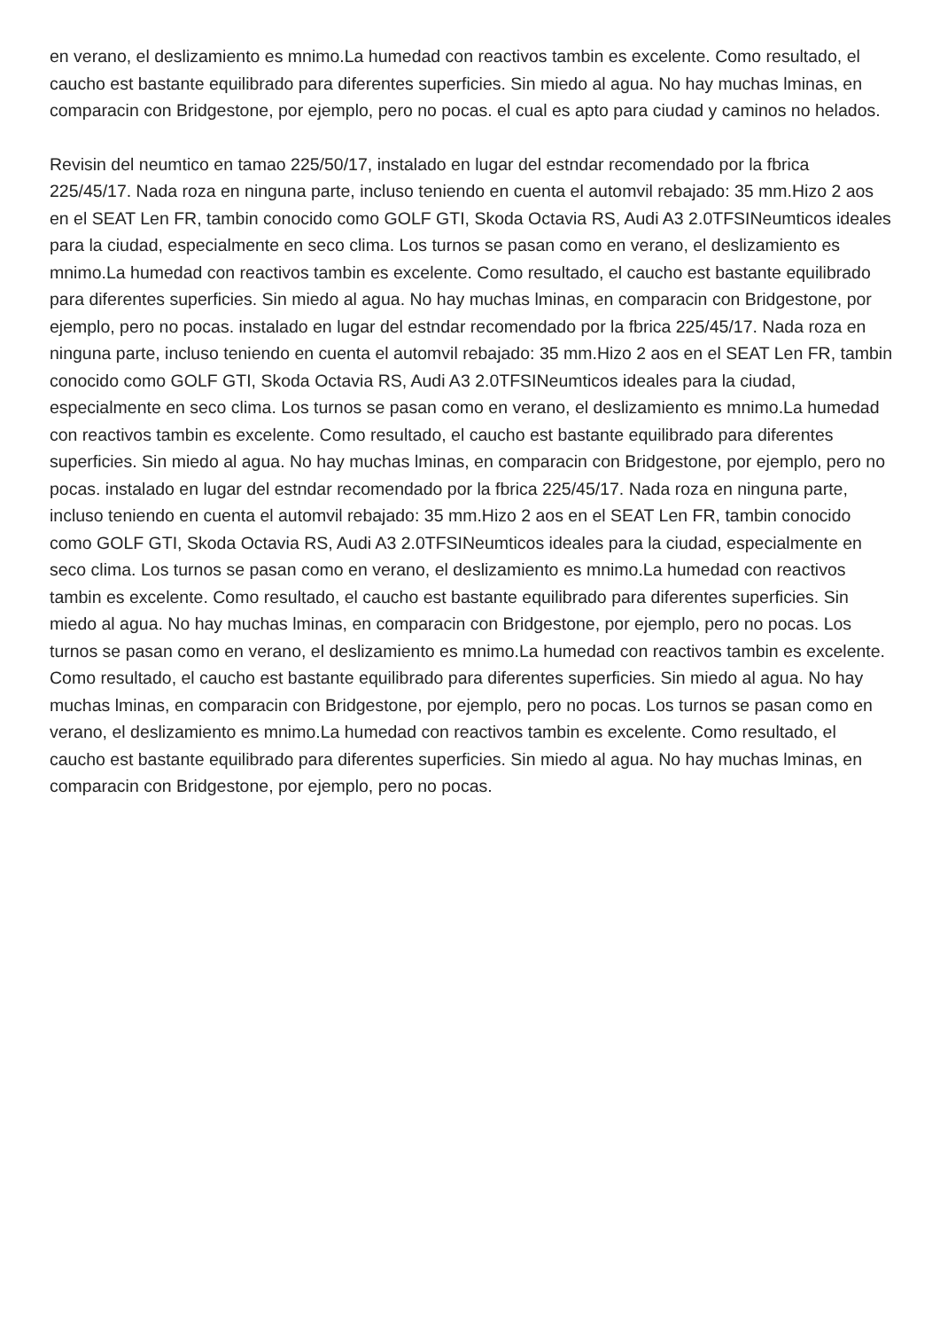en verano, el deslizamiento es mnimo.La humedad con reactivos tambin es excelente. Como resultado, el caucho est bastante equilibrado para diferentes superficies. Sin miedo al agua. No hay muchas lminas, en comparacin con Bridgestone, por ejemplo, pero no pocas. el cual es apto para ciudad y caminos no helados.
Revisin del neumtico en tamao 225/50/17, instalado en lugar del estndar recomendado por la fbrica 225/45/17. Nada roza en ninguna parte, incluso teniendo en cuenta el automvil rebajado: 35 mm.Hizo 2 aos en el SEAT Len FR, tambin conocido como GOLF GTI, Skoda Octavia RS, Audi A3 2.0TFSINeumticos ideales para la ciudad, especialmente en seco clima. Los turnos se pasan como en verano, el deslizamiento es mnimo.La humedad con reactivos tambin es excelente. Como resultado, el caucho est bastante equilibrado para diferentes superficies. Sin miedo al agua. No hay muchas lminas, en comparacin con Bridgestone, por ejemplo, pero no pocas. instalado en lugar del estndar recomendado por la fbrica 225/45/17. Nada roza en ninguna parte, incluso teniendo en cuenta el automvil rebajado: 35 mm.Hizo 2 aos en el SEAT Len FR, tambin conocido como GOLF GTI, Skoda Octavia RS, Audi A3 2.0TFSINeumticos ideales para la ciudad, especialmente en seco clima. Los turnos se pasan como en verano, el deslizamiento es mnimo.La humedad con reactivos tambin es excelente. Como resultado, el caucho est bastante equilibrado para diferentes superficies. Sin miedo al agua. No hay muchas lminas, en comparacin con Bridgestone, por ejemplo, pero no pocas. instalado en lugar del estndar recomendado por la fbrica 225/45/17. Nada roza en ninguna parte, incluso teniendo en cuenta el automvil rebajado: 35 mm.Hizo 2 aos en el SEAT Len FR, tambin conocido como GOLF GTI, Skoda Octavia RS, Audi A3 2.0TFSINeumticos ideales para la ciudad, especialmente en seco clima. Los turnos se pasan como en verano, el deslizamiento es mnimo.La humedad con reactivos tambin es excelente. Como resultado, el caucho est bastante equilibrado para diferentes superficies. Sin miedo al agua. No hay muchas lminas, en comparacin con Bridgestone, por ejemplo, pero no pocas. Los turnos se pasan como en verano, el deslizamiento es mnimo.La humedad con reactivos tambin es excelente. Como resultado, el caucho est bastante equilibrado para diferentes superficies. Sin miedo al agua. No hay muchas lminas, en comparacin con Bridgestone, por ejemplo, pero no pocas. Los turnos se pasan como en verano, el deslizamiento es mnimo.La humedad con reactivos tambin es excelente. Como resultado, el caucho est bastante equilibrado para diferentes superficies. Sin miedo al agua. No hay muchas lminas, en comparacin con Bridgestone, por ejemplo, pero no pocas.